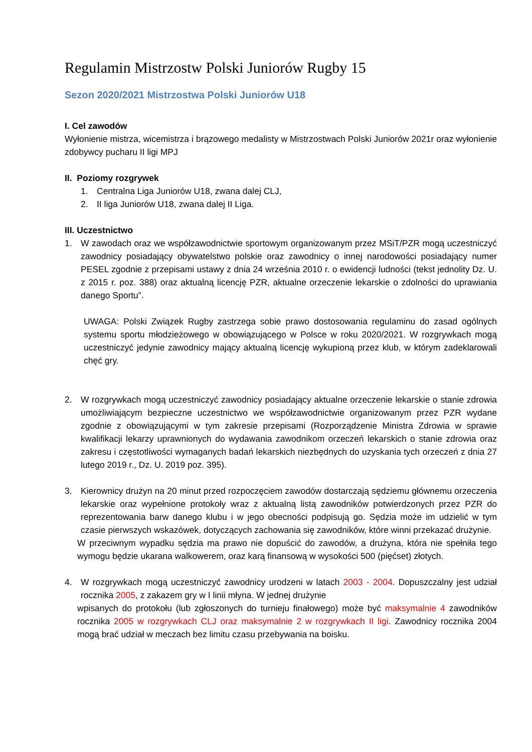Regulamin Mistrzostw Polski Juniorów Rugby 15
Sezon 2020/2021 Mistrzostwa Polski Juniorów U18
I. Cel zawodów
Wyłonienie mistrza, wicemistrza i brązowego medalisty w Mistrzostwach Polski Juniorów 2021r oraz wyłonienie zdobywcy pucharu II ligi MPJ
II. Poziomy rozgrywek
1. Centralna Liga Juniorów U18, zwana dalej CLJ,
2. II liga Juniorów U18, zwana dalej II Liga.
III. Uczestnictwo
1. W zawodach oraz we współzawodnictwie sportowym organizowanym przez MSiT/PZR mogą uczestniczyć zawodnicy posiadający obywatelstwo polskie oraz zawodnicy o innej narodowości posiadający numer PESEL zgodnie z przepisami ustawy z dnia 24 września 2010 r. o ewidencji ludności (tekst jednolity Dz. U. z 2015 r. poz. 388) oraz aktualną licencję PZR, aktualne orzeczenie lekarskie o zdolności do uprawiania danego Sportu”.
UWAGA: Polski Związek Rugby zastrzega sobie prawo dostosowania regulaminu do zasad ogólnych systemu sportu młodzieżowego w obowiązującego w Polsce w roku 2020/2021. W rozgrywkach mogą uczestniczyć jedynie zawodnicy mający aktualną licencję wykupioną przez klub, w którym zadeklarowali chęć gry.
2. W rozgrywkach mogą uczestniczyć zawodnicy posiadający aktualne orzeczenie lekarskie o stanie zdrowia umożliwiającym bezpieczne uczestnictwo we współzawodnictwie organizowanym przez PZR wydane zgodnie z obowiązującymi w tym zakresie przepisami (Rozporządzenie Ministra Zdrowia w sprawie kwalifikacji lekarzy uprawnionych do wydawania zawodnikom orzeczeń lekarskich o stanie zdrowia oraz zakresu i częstotliwości wymaganych badań lekarskich niezbędnych do uzyskania tych orzeczeń z dnia 27 lutego 2019 r., Dz. U. 2019 poz. 395).
3. Kierownicy drużyn na 20 minut przed rozpoczęciem zawodów dostarczają sędziemu głównemu orzeczenia lekarskie oraz wypełnione protokoły wraz z aktualną listą zawodników potwierdzonych przez PZR do reprezentowania barw danego klubu i w jego obecności podpisują go. Sędzia może im udzielić w tym czasie pierwszych wskazówek, dotyczących zachowania się zawodników, które winni przekazać drużynie.
W przeciwnym wypadku sędzia ma prawo nie dopuścić do zawodów, a drużyna, która nie spełniła tego wymogu będzie ukarana walkowerem, oraz karą finansową w wysokości 500 (pięćset) złotych.
4. W rozgrywkach mogą uczestniczyć zawodnicy urodzeni w latach 2003 - 2004. Dopuszczalny jest udział rocznika 2005, z zakazem gry w I linii młyna. W jednej drużynie
wpisanych do protokołu (lub zgłoszonych do turnieju finałowego) może być maksymalnie 4 zawodników rocznika 2005 w rozgrywkach CLJ oraz maksymalnie 2 w rozgrywkach II ligi. Zawodnicy rocznika 2004 mogą brać udział w meczach bez limitu czasu przebywania na boisku.